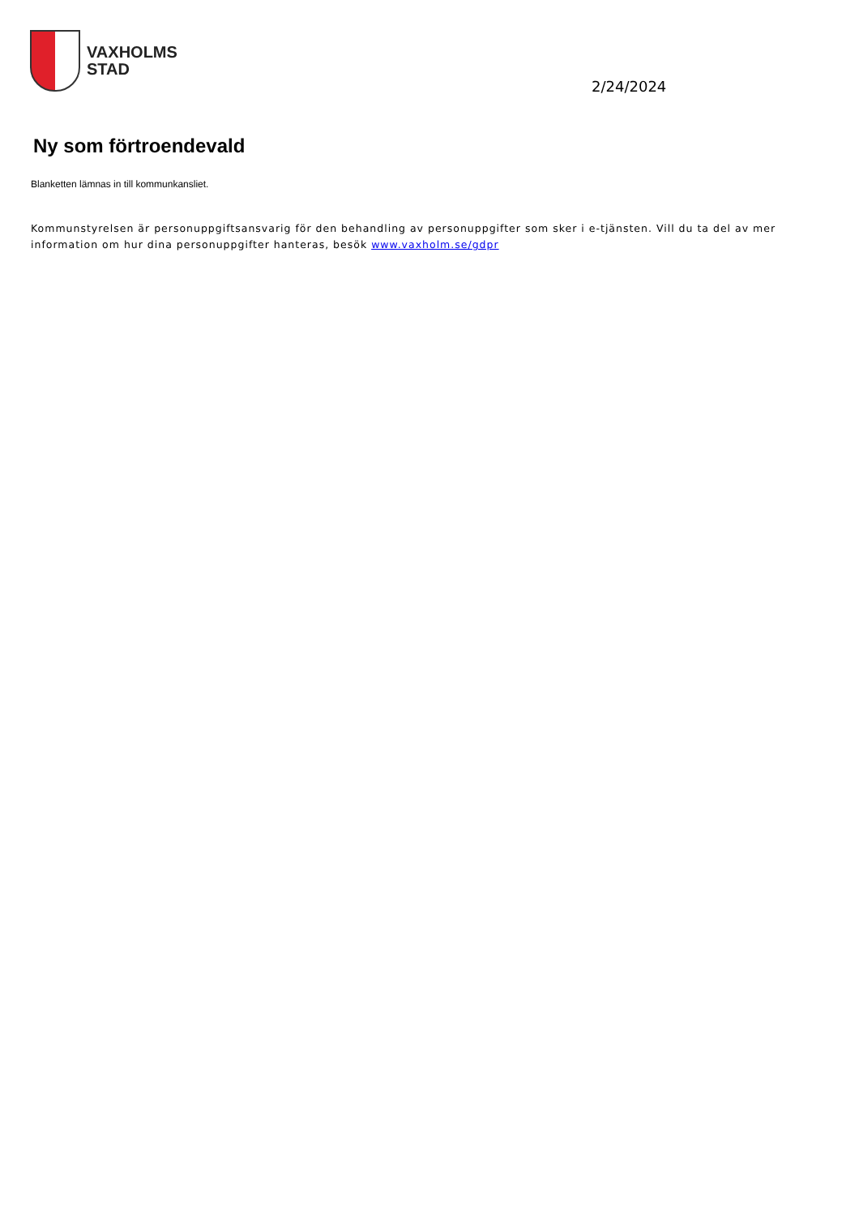VAXHOLMS
STAD
2/24/2024
Ny som förtroendevald
Blanketten lämnas in till kommunkansliet.
Kommunstyrelsen är personuppgiftsansvarig för den behandling av personuppgifter som sker i e-tjänsten. Vill du ta del av mer information om hur dina personuppgifter hanteras, besök www.vaxholm.se/gdpr